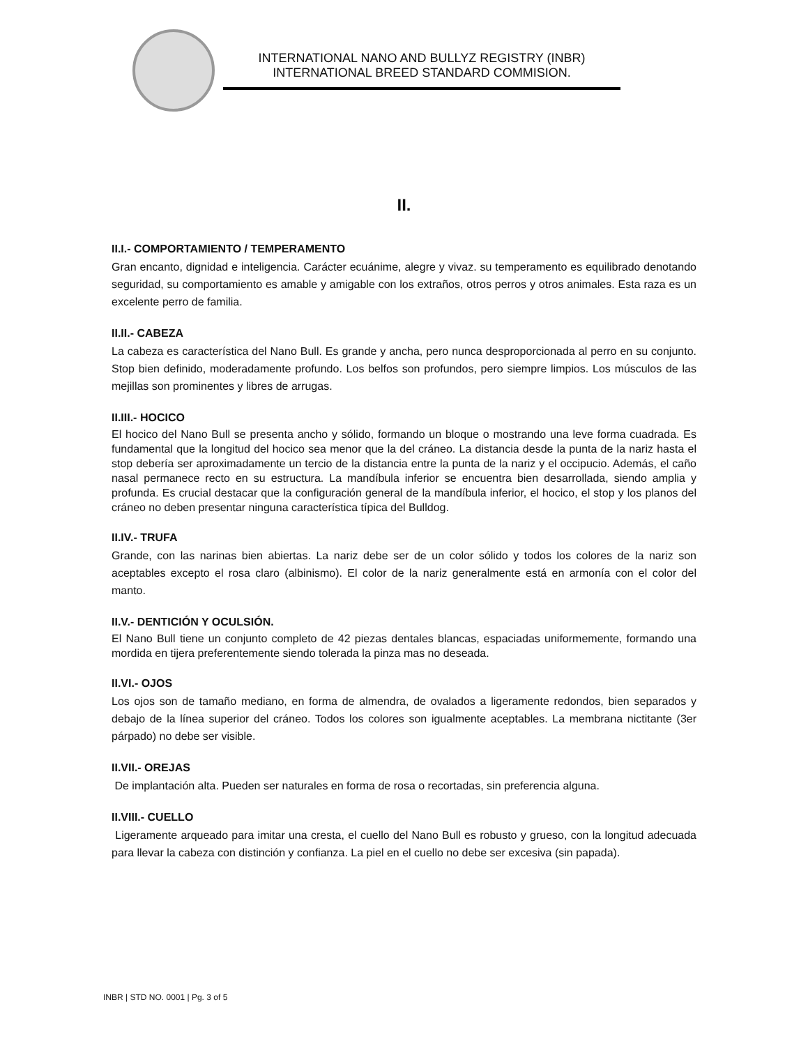INTERNATIONAL NANO AND BULLYZ REGISTRY (INBR)
INTERNATIONAL BREED STANDARD COMMISION.
II.
II.I.- COMPORTAMIENTO / TEMPERAMENTO
Gran encanto, dignidad e inteligencia. Carácter ecuánime, alegre y vivaz. su temperamento es equilibrado denotando seguridad, su comportamiento es amable y amigable con los extraños, otros perros y otros animales. Esta raza es un excelente perro de familia.
II.II.- CABEZA
La cabeza es característica del Nano Bull. Es grande y ancha, pero nunca desproporcionada al perro en su conjunto. Stop bien definido, moderadamente profundo. Los belfos son profundos, pero siempre limpios. Los músculos de las mejillas son prominentes y libres de arrugas.
II.III.- HOCICO
El hocico del Nano Bull se presenta ancho y sólido, formando un bloque o mostrando una leve forma cuadrada. Es fundamental que la longitud del hocico sea menor que la del cráneo. La distancia desde la punta de la nariz hasta el stop debería ser aproximadamente un tercio de la distancia entre la punta de la nariz y el occipucio. Además, el caño nasal permanece recto en su estructura. La mandíbula inferior se encuentra bien desarrollada, siendo amplia y profunda. Es crucial destacar que la configuración general de la mandíbula inferior, el hocico, el stop y los planos del cráneo no deben presentar ninguna característica típica del Bulldog.
II.IV.- TRUFA
Grande, con las narinas bien abiertas. La nariz debe ser de un color sólido y todos los colores de la nariz son aceptables excepto el rosa claro (albinismo). El color de la nariz generalmente está en armonía con el color del manto.
II.V.- DENTICIÓN Y OCULSIÓN.
El Nano Bull tiene un conjunto completo de 42 piezas dentales blancas, espaciadas uniformemente, formando una mordida en tijera preferentemente siendo tolerada la pinza mas no deseada.
II.VI.- OJOS
Los ojos son de tamaño mediano, en forma de almendra, de ovalados a ligeramente redondos, bien separados y debajo de la línea superior del cráneo. Todos los colores son igualmente aceptables. La membrana nictitante (3er párpado) no debe ser visible.
II.VII.- OREJAS
De implantación alta. Pueden ser naturales en forma de rosa o recortadas, sin preferencia alguna.
II.VIII.- CUELLO
Ligeramente arqueado para imitar una cresta, el cuello del Nano Bull es robusto y grueso, con la longitud adecuada para llevar la cabeza con distinción y confianza. La piel en el cuello no debe ser excesiva (sin papada).
INBR | STD NO. 0001 | Pg. 3 of 5